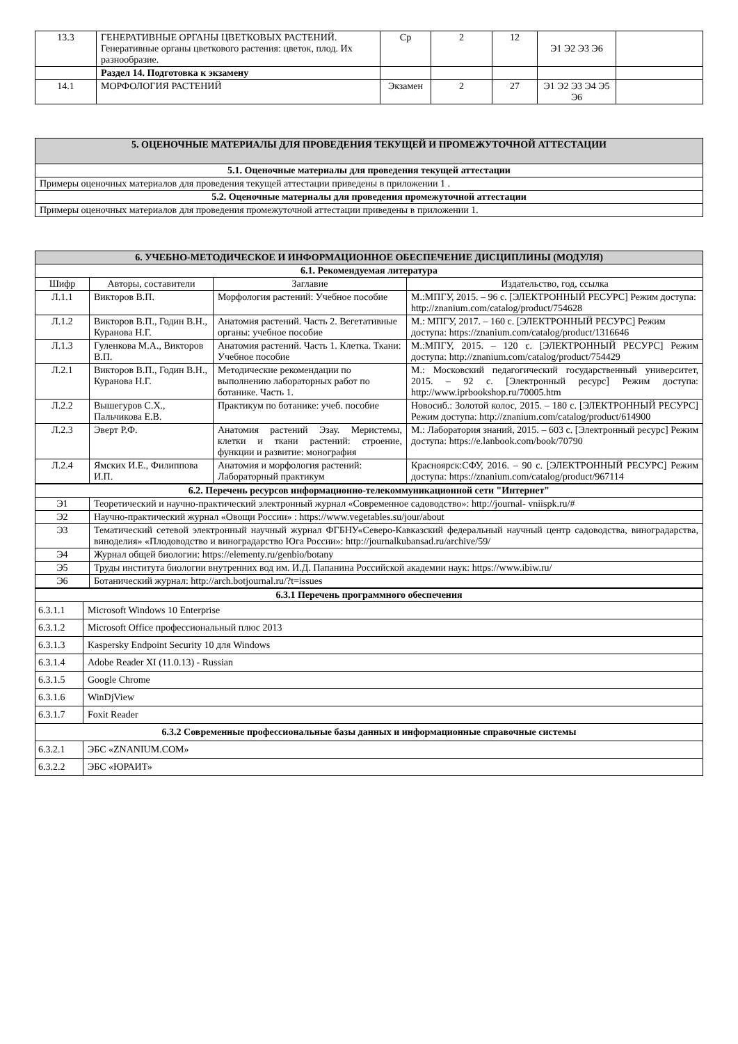| 13.3 | ГЕНЕРАТИВНЫЕ ОРГАНЫ ЦВЕТКОВЫХ РАСТЕНИЙ. Генеративные органы цветкового растения: цветок, плод. Их разнообразие. | Ср | 2 | 12 | Э1 Э2 Э3 Э6 | |
| | Раздел 14. Подготовка к экзамену | | | | | |
| 14.1 | МОРФОЛОГИЯ РАСТЕНИЙ | Экзамен | 2 | 27 | Э1 Э2 Э3 Э4 Э5 Э6 | |
| 5. ОЦЕНОЧНЫЕ МАТЕРИАЛЫ ДЛЯ ПРОВЕДЕНИЯ ТЕКУЩЕЙ И ПРОМЕЖУТОЧНОЙ АТТЕСТАЦИИ |
| --- |
| 5.1. Оценочные материалы для проведения текущей аттестации |
| Примеры оценочных материалов для проведения текущей аттестации приведены в приложении 1 . |
| 5.2. Оценочные материалы для проведения промежуточной аттестации |
| Примеры оценочных материалов для проведения промежуточной аттестации приведены в приложении 1. |
| 6. УЧЕБНО-МЕТОДИЧЕСКОЕ И ИНФОРМАЦИОННОЕ ОБЕСПЕЧЕНИЕ ДИСЦИПЛИНЫ (МОДУЛЯ) | | | |
| --- | --- | --- | --- |
| 6.1. Рекомендуемая литература | | | |
| Шифр | Авторы, составители | Заглавие | Издательство, год, ссылка |
| Л.1.1 | Викторов В.П. | Морфология растений: Учебное пособие | М.:МПГУ, 2015. – 96 с. [ЭЛЕКТРОННЫЙ РЕСУРС] Режим доступа: http://znanium.com/catalog/product/754628 |
| Л.1.2 | Викторов В.П., Годин В.Н., Куранова Н.Г. | Анатомия растений. Часть 2. Вегетативные органы: учебное пособие | М.: МПГУ, 2017. – 160 с. [ЭЛЕКТРОННЫЙ РЕСУРС] Режим доступа: https://znanium.com/catalog/product/1316646 |
| Л.1.3 | Гуленкова М.А., Викторов В.П. | Анатомия растений. Часть 1. Клетка. Ткани: Учебное пособие | М.:МПГУ, 2015. – 120 с. [ЭЛЕКТРОННЫЙ РЕСУРС] Режим доступа: http://znanium.com/catalog/product/754429 |
| Л.2.1 | Викторов В.П., Годин В.Н., Куранова Н.Г. | Методические рекомендации по выполнению лабораторных работ по ботанике. Часть 1. | М.: Московский педагогический государственный университет, 2015. – 92 с. [Электронный ресурс] Режим доступа: http://www.iprbookshop.ru/70005.htm |
| Л.2.2 | Вышегуров С.Х., Пальчикова Е.В. | Практикум по ботанике: учеб. пособие | Новосиб.: Золотой колос, 2015. – 180 с. [ЭЛЕКТРОННЫЙ РЕСУРС] Режим доступа: http://znanium.com/catalog/product/614900 |
| Л.2.3 | Эверт Р.Ф. | Анатомия растений Эзау. Меристемы, клетки и ткани растений: строение, функции и развитие: монография | М.: Лаборатория знаний, 2015. – 603 с. [Электронный ресурс] Режим доступа: https://e.lanbook.com/book/70790 |
| Л.2.4 | Ямских И.Е., Филиппова И.П. | Анатомия и морфология растений: Лабораторный практикум | Красноярск:СФУ, 2016. – 90 с. [ЭЛЕКТРОННЫЙ РЕСУРС] Режим доступа: https://znanium.com/catalog/product/967114 |
| 6.2. Перечень ресурсов информационно-телекоммуникационной сети "Интернет" | |
| --- | --- |
| Э1 | Теоретический и научно-практический электронный журнал «Современное садоводство»: http://journal- vniispk.ru/# |
| Э2 | Научно-практический журнал «Овощи России» : https://www.vegetables.su/jour/about |
| Э3 | Тематический сетевой электронный научный журнал ФГБНУ«Северо-Кавказский федеральный научный центр садоводства, виноградарства, виноделия» «Плодоводство и виноградарство Юга России»: http://journalkubansad.ru/archive/59/ |
| Э4 | Журнал общей биологии: https://elementy.ru/genbio/botany |
| Э5 | Труды института биологии внутренних вод им. И.Д. Папанина Российской академии наук: https://www.ibiw.ru/ |
| Э6 | Ботанический журнал: http://arch.botjournal.ru/?t=issues |
| 6.3.1 Перечень программного обеспечения | |
| --- | --- |
| 6.3.1.1 | Microsoft Windows 10 Enterprise |
| 6.3.1.2 | Microsoft Office профессиональный плюс 2013 |
| 6.3.1.3 | Kaspersky Endpoint Security 10 для Windows |
| 6.3.1.4 | Adobe Reader XI (11.0.13) - Russian |
| 6.3.1.5 | Google Chrome |
| 6.3.1.6 | WinDjView |
| 6.3.1.7 | Foxit Reader |
| 6.3.2 Современные профессиональные базы данных и информационные справочные системы | |
| 6.3.2.1 | ЭБС «ZNANIUM.COM» |
| 6.3.2.2 | ЭБС «ЮРАИТ» |